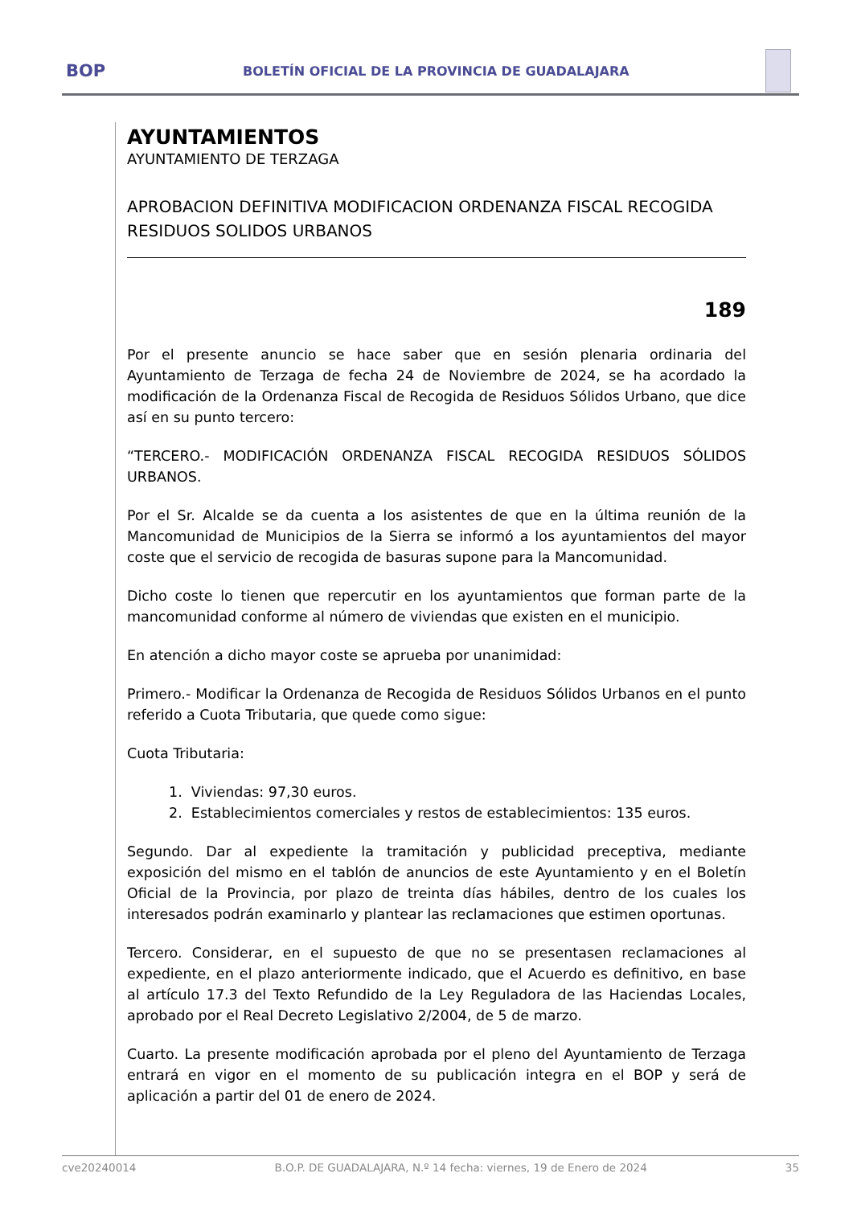BOP
BOLETÍN OFICIAL DE LA PROVINCIA DE GUADALAJARA
AYUNTAMIENTOS
AYUNTAMIENTO DE TERZAGA
APROBACION DEFINITIVA MODIFICACION ORDENANZA FISCAL RECOGIDA RESIDUOS SOLIDOS URBANOS
189
Por el presente anuncio se hace saber que en sesión plenaria ordinaria del Ayuntamiento de Terzaga de fecha 24 de Noviembre de 2024, se ha acordado la modificación de la Ordenanza Fiscal de Recogida de Residuos Sólidos Urbano, que dice así en su punto tercero:
“TERCERO.- MODIFICACIÓN ORDENANZA FISCAL RECOGIDA RESIDUOS SÓLIDOS URBANOS.
Por el Sr. Alcalde se da cuenta a los asistentes de que en la última reunión de la Mancomunidad de Municipios de la Sierra se informó a los ayuntamientos del mayor coste que el servicio de recogida de basuras supone para la Mancomunidad.
Dicho coste lo tienen que repercutir en los ayuntamientos que forman parte de la mancomunidad conforme al número de viviendas que existen en el municipio.
En atención a dicho mayor coste se aprueba por unanimidad:
Primero.- Modificar la Ordenanza de Recogida de Residuos Sólidos Urbanos en el punto referido a Cuota Tributaria, que quede como sigue:
Cuota Tributaria:
1. Viviendas: 97,30 euros.
2. Establecimientos comerciales y restos de establecimientos: 135 euros.
Segundo. Dar al expediente la tramitación y publicidad preceptiva, mediante exposición del mismo en el tablón de anuncios de este Ayuntamiento y en el Boletín Oficial de la Provincia, por plazo de treinta días hábiles, dentro de los cuales los interesados podrán examinarlo y plantear las reclamaciones que estimen oportunas.
Tercero. Considerar, en el supuesto de que no se presentasen reclamaciones al expediente, en el plazo anteriormente indicado, que el Acuerdo es definitivo, en base al artículo 17.3 del Texto Refundido de la Ley Reguladora de las Haciendas Locales, aprobado por el Real Decreto Legislativo 2/2004, de 5 de marzo.
Cuarto. La presente modificación aprobada por el pleno del Ayuntamiento de Terzaga entrará en vigor en el momento de su publicación integra en el BOP y será de aplicación a partir del 01 de enero de 2024.
cve20240014 B.O.P. DE GUADALAJARA, N.º 14 fecha: viernes, 19 de Enero de 2024 35